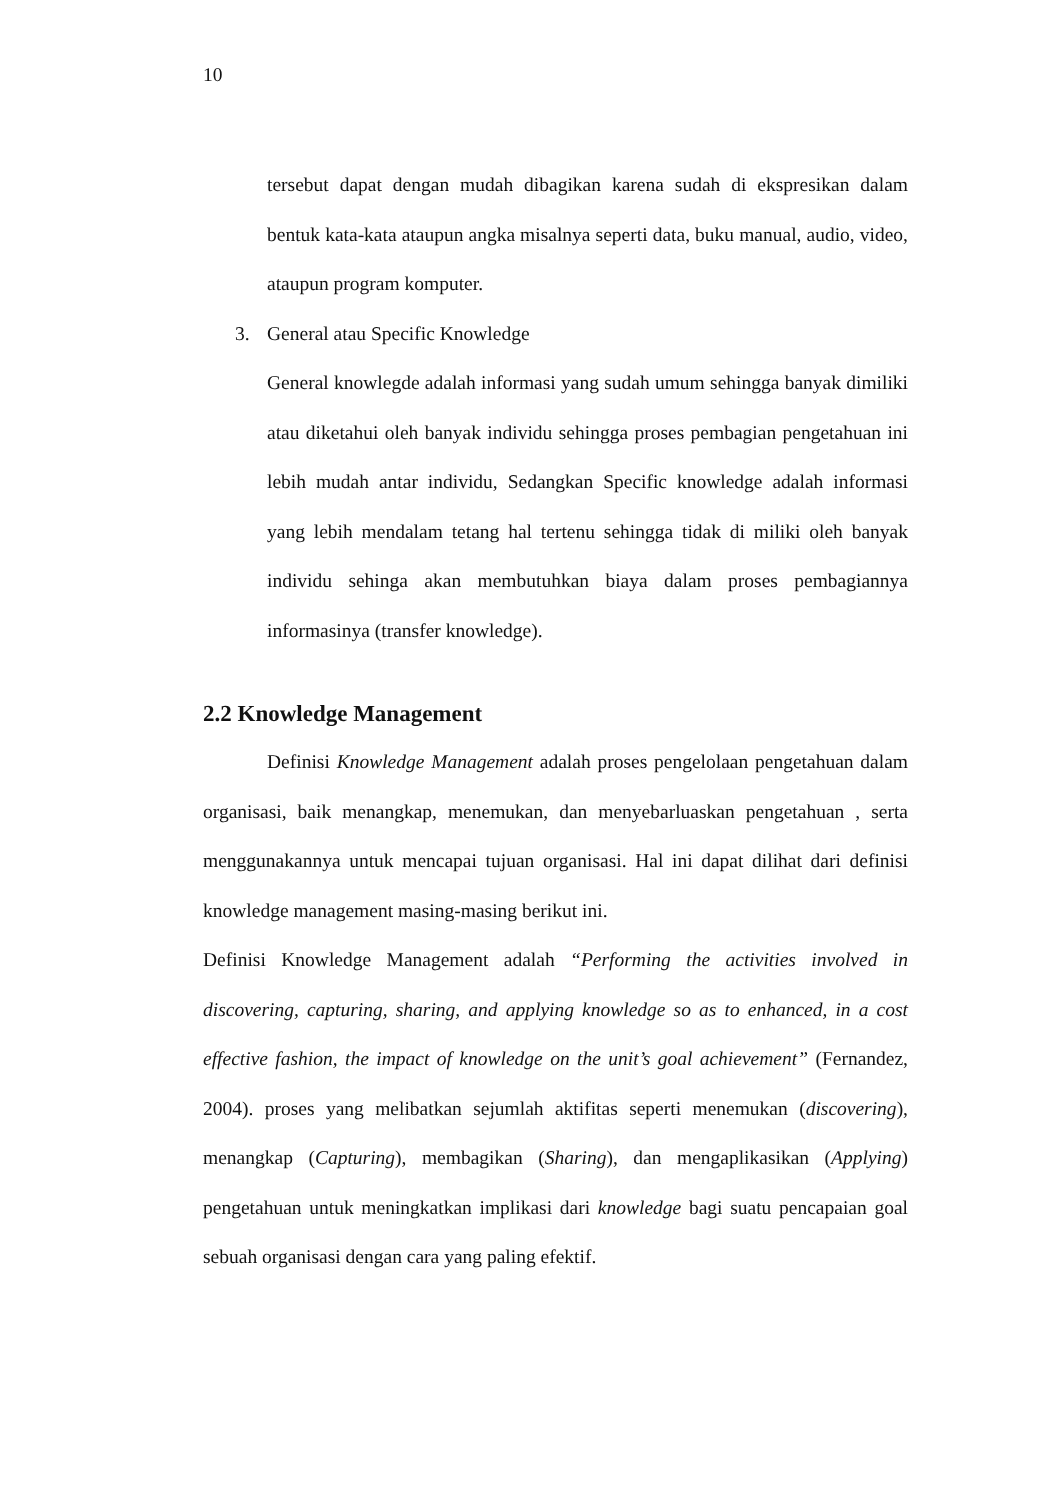10
tersebut dapat dengan mudah dibagikan karena sudah di ekspresikan dalam bentuk kata-kata ataupun angka misalnya seperti data, buku manual, audio, video, ataupun program komputer.
3. General atau Specific Knowledge
General knowlegde adalah informasi yang sudah umum sehingga banyak dimiliki atau diketahui oleh banyak individu sehingga proses pembagian pengetahuan ini lebih mudah antar individu, Sedangkan Specific knowledge adalah informasi yang lebih mendalam tetang hal tertenu sehingga tidak di miliki oleh banyak individu sehinga akan membutuhkan biaya dalam proses pembagiannya informasinya (transfer knowledge).
2.2 Knowledge Management
Definisi Knowledge Management adalah proses pengelolaan pengetahuan dalam organisasi, baik menangkap, menemukan, dan menyebarluaskan pengetahuan , serta menggunakannya untuk mencapai tujuan organisasi. Hal ini dapat dilihat dari definisi knowledge management masing-masing berikut ini.
Definisi Knowledge Management adalah “Performing the activities involved in discovering, capturing, sharing, and applying knowledge so as to enhanced, in a cost effective fashion, the impact of knowledge on the unit’s goal achievement” (Fernandez, 2004). proses yang melibatkan sejumlah aktifitas seperti menemukan (discovering), menangkap (Capturing), membagikan (Sharing), dan mengaplikasikan (Applying) pengetahuan untuk meningkatkan implikasi dari knowledge bagi suatu pencapaian goal sebuah organisasi dengan cara yang paling efektif.